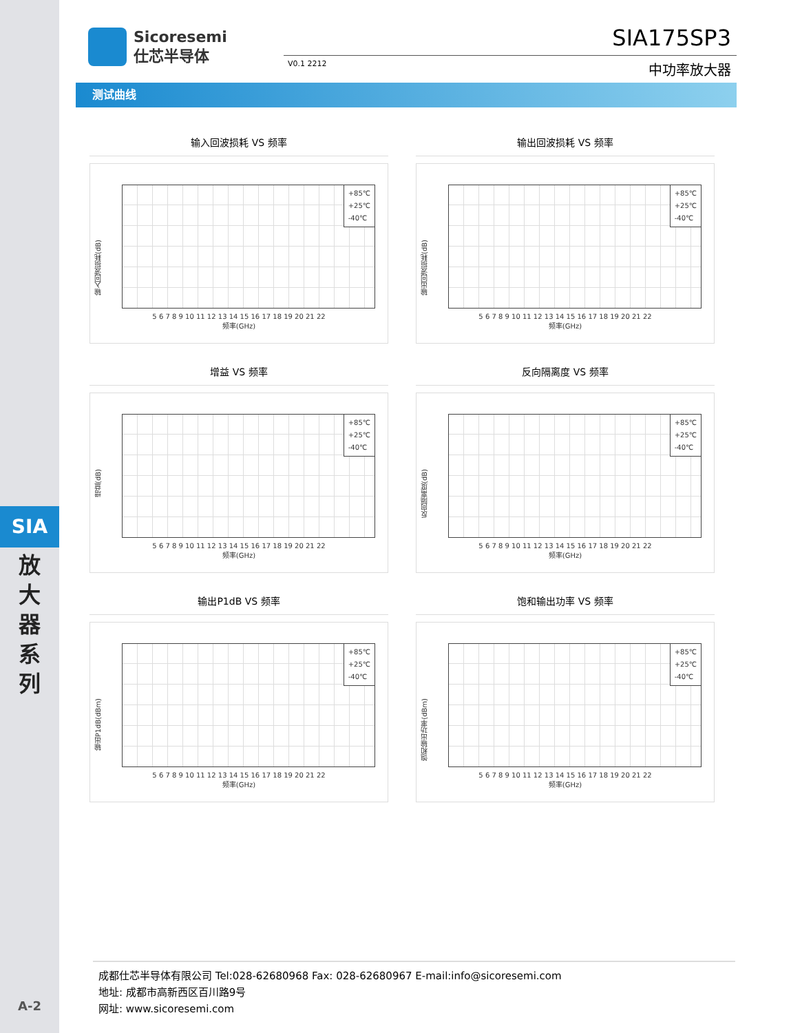SIA
放
大
器
系
列
A-2
Sicoresemi
仕芯半导体
SIA175SP3
V0.1 2212 中功率放大器
测试曲线
输入回波损耗 VS 频率
输入回波损耗(dB)
+85℃
+25℃
-40℃
5 6 7 8 9 10 11 12 13 14 15 16 17 18 19 20 21 22
频率(GHz)
输出回波损耗 VS 频率
输出回波损耗(dB)
+85℃
+25℃
-40℃
5 6 7 8 9 10 11 12 13 14 15 16 17 18 19 20 21 22
频率(GHz)
增益 VS 频率
增益(dB)
+85℃
+25℃
-40℃
5 6 7 8 9 10 11 12 13 14 15 16 17 18 19 20 21 22
频率(GHz)
反向隔离度 VS 频率
反向隔离度(dB)
+85℃
+25℃
-40℃
5 6 7 8 9 10 11 12 13 14 15 16 17 18 19 20 21 22
频率(GHz)
输出P1dB VS 频率
输出P1dB(dBm)
+85℃
+25℃
-40℃
5 6 7 8 9 10 11 12 13 14 15 16 17 18 19 20 21 22
频率(GHz)
饱和输出功率 VS 频率
饱和输出功率(dBm)
+85℃
+25℃
-40℃
5 6 7 8 9 10 11 12 13 14 15 16 17 18 19 20 21 22
频率(GHz)
成都仕芯半导体有限公司 Tel:028-62680968 Fax: 028-62680967 E-mail:info@sicoresemi.com
地址: 成都市高新西区百川路9号
网址: www.sicoresemi.com